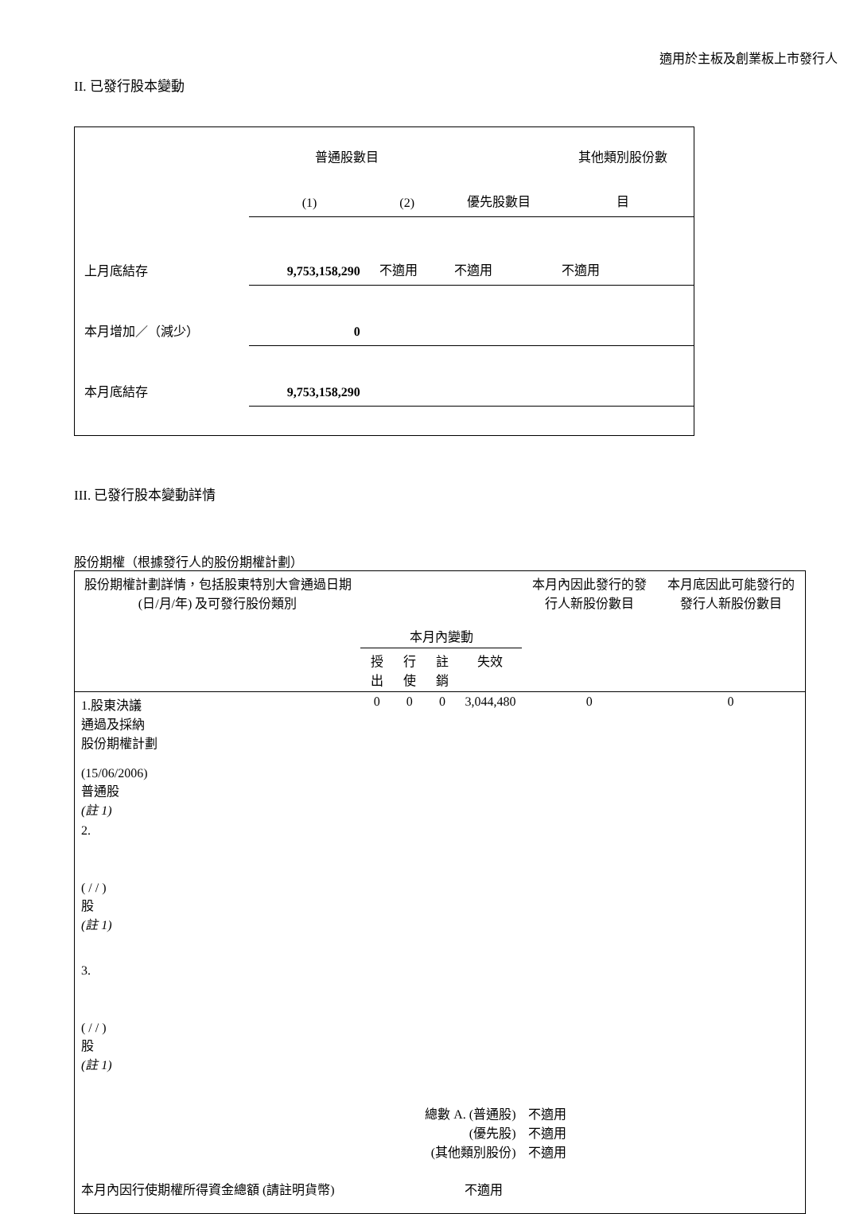適用於主板及創業板上市發行人
II. 已發行股本變動
| | 普通股數目 | | | 其他類別股份數 |
| | (1) | (2) | 優先股數目 | 目 |
| 上月底結存 | 9,753,158,290 | 不適用 | 不適用 | 不適用 |
| 本月增加／（減少） | 0 | | | |
| 本月底結存 | 9,753,158,290 | | | |
III. 已發行股本變動詳情
股份期權（根據發行人的股份期權計劃）
| 股份期權計劃詳情，包括股東特別大會通過日期 (日/月/年) 及可發行股份類別 | 本月內變動 | | | | 本月內因此發行的發行人新股份數目 | 本月底因此可能發行的發行人新股份數目 |
| | 授出 | 行使 | 註銷 | 失效 | | |
| 1.股東決議 通過及採納 股份期權計劃 (15/06/2006) 普通股 (註 1) | 0 | 0 | 0 | 3,044,480 | 0 | 0 |
| 2. ( / / ) 股 (註 1) | | | | | | |
| 3. ( / / ) 股 (註 1) | | | | | | |
| 總數 A. (普通股) (優先股) (其他類別股份) | | | | | 不適用 不適用 不適用 | |
| 本月內因行使期權所得資金總額 (請註明貨幣) | | | | 不適用 | | |